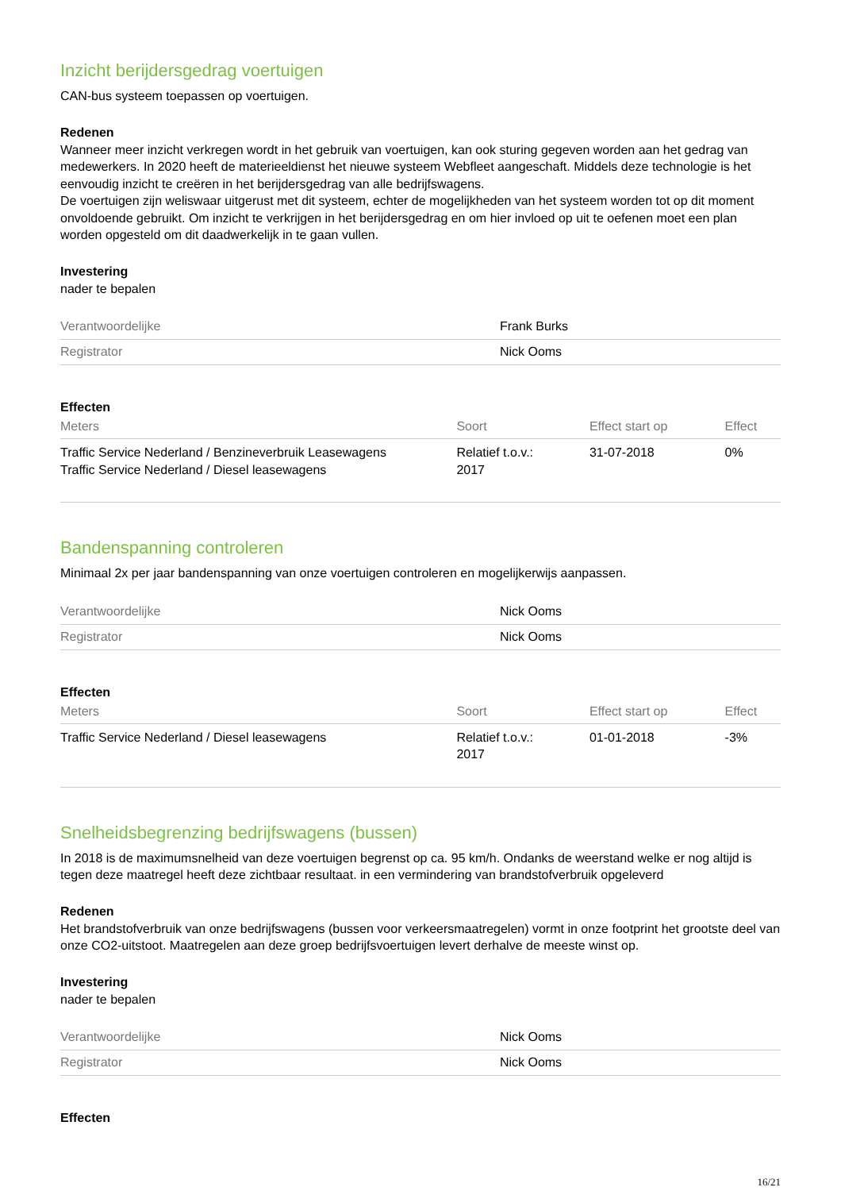Inzicht berijdersgedrag voertuigen
CAN-bus systeem toepassen op voertuigen.
Redenen
Wanneer meer inzicht verkregen wordt in het gebruik van voertuigen, kan ook sturing gegeven worden aan het gedrag van medewerkers. In 2020 heeft de materieeldienst het nieuwe systeem Webfleet aangeschaft. Middels deze technologie is het eenvoudig inzicht te creëren in het berijdersgedrag van alle bedrijfswagens.
De voertuigen zijn weliswaar uitgerust met dit systeem, echter de mogelijkheden van het systeem worden tot op dit moment onvoldoende gebruikt. Om inzicht te verkrijgen in het berijdersgedrag en om hier invloed op uit te oefenen moet een plan worden opgesteld om dit daadwerkelijk in te gaan vullen.
Investering
nader te bepalen
| Verantwoordelijke | Frank Burks |
| Registrator | Nick Ooms |
Effecten
| Meters | Soort | Effect start op | Effect |
| --- | --- | --- | --- |
| Traffic Service Nederland / Benzineverbruik Leasewagens Traffic Service Nederland / Diesel leasewagens | Relatief t.o.v.: 2017 | 31-07-2018 | 0% |
Bandenspanning controleren
Minimaal 2x per jaar bandenspanning van onze voertuigen controleren en mogelijkerwijs aanpassen.
| Verantwoordelijke | Nick Ooms |
| Registrator | Nick Ooms |
Effecten
| Meters | Soort | Effect start op | Effect |
| --- | --- | --- | --- |
| Traffic Service Nederland / Diesel leasewagens | Relatief t.o.v.: 2017 | 01-01-2018 | -3% |
Snelheidsbegrenzing bedrijfswagens (bussen)
In 2018 is de maximumsnelheid van deze voertuigen begrenst op ca. 95 km/h. Ondanks de weerstand welke er nog altijd is tegen deze maatregel heeft deze zichtbaar resultaat. in een vermindering van brandstofverbruik opgeleverd
Redenen
Het brandstofverbruik van onze bedrijfswagens (bussen voor verkeersmaatregelen) vormt in onze footprint het grootste deel van onze CO2-uitstoot. Maatregelen aan deze groep bedrijfsvoertuigen levert derhalve de meeste winst op.
Investering
nader te bepalen
| Verantwoordelijke | Nick Ooms |
| Registrator | Nick Ooms |
Effecten
16/21